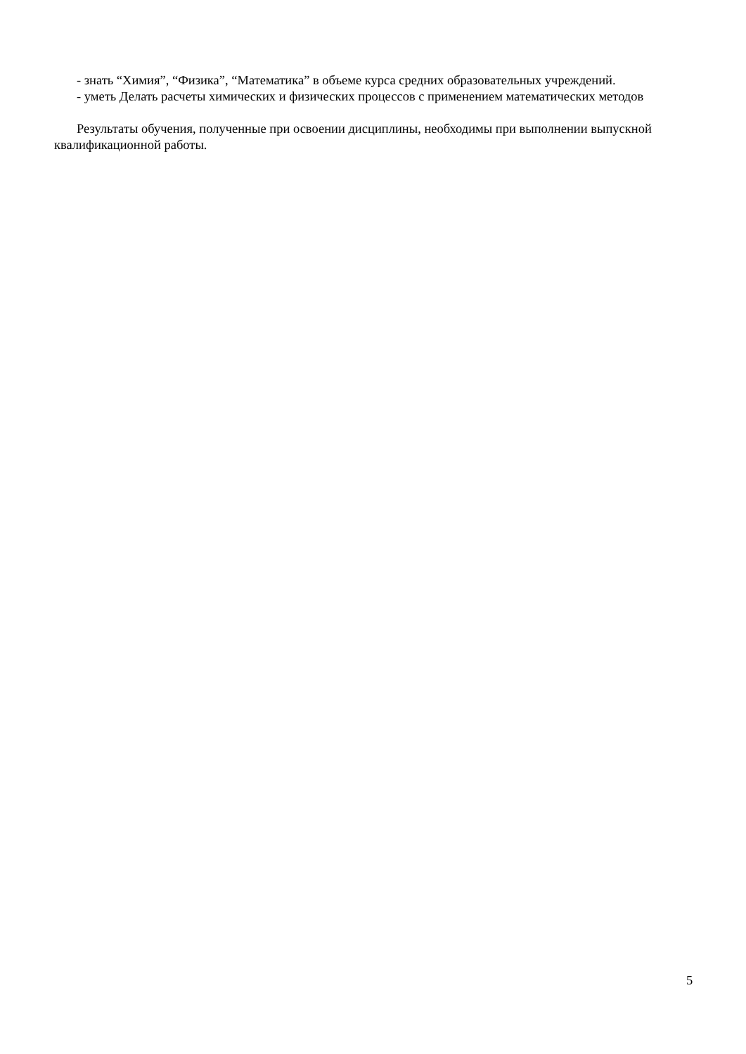- знать “Химия”, “Физика”, “Математика” в объеме курса средних образовательных учреждений.
- уметь Делать расчеты химических и физических процессов с применением математических методов
Результаты обучения, полученные при освоении дисциплины, необходимы при выполнении выпускной квалификационной работы.
5